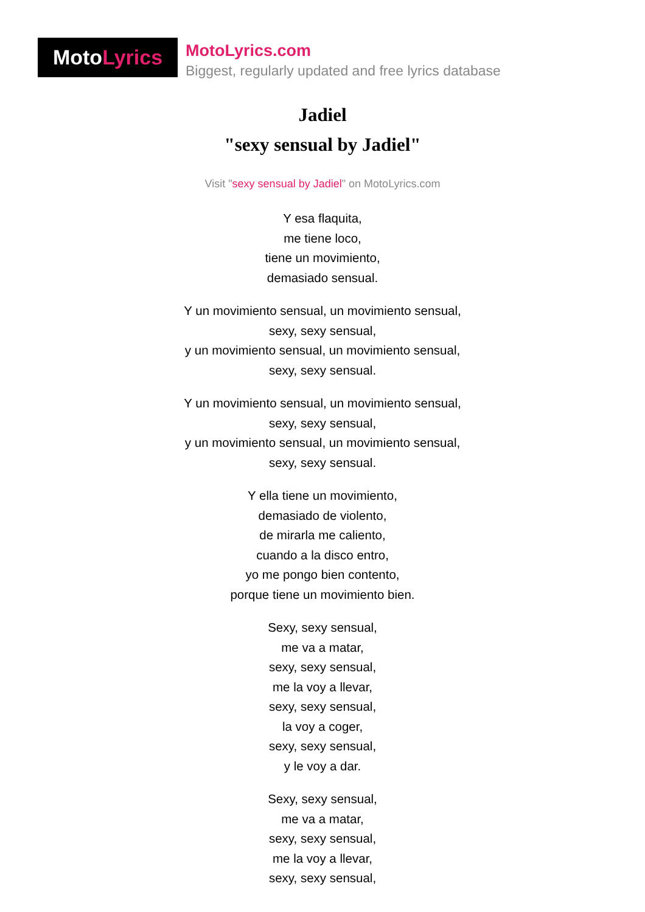Moto Lyrics
MotoLyrics.com
Biggest, regularly updated and free lyrics database
Jadiel
"sexy sensual by Jadiel"
Visit "sexy sensual by Jadiel" on MotoLyrics.com
Y esa flaquita,
me tiene loco,
tiene un movimiento,
demasiado sensual.
Y un movimiento sensual, un movimiento sensual,
sexy, sexy sensual,
y un movimiento sensual, un movimiento sensual,
sexy, sexy sensual.
Y un movimiento sensual, un movimiento sensual,
sexy, sexy sensual,
y un movimiento sensual, un movimiento sensual,
sexy, sexy sensual.
Y ella tiene un movimiento,
demasiado de violento,
de mirarla me caliento,
cuando a la disco entro,
yo me pongo bien contento,
porque tiene un movimiento bien.
Sexy, sexy sensual,
me va a matar,
sexy, sexy sensual,
me la voy a llevar,
sexy, sexy sensual,
la voy a coger,
sexy, sexy sensual,
y le voy a dar.
Sexy, sexy sensual,
me va a matar,
sexy, sexy sensual,
me la voy a llevar,
sexy, sexy sensual,